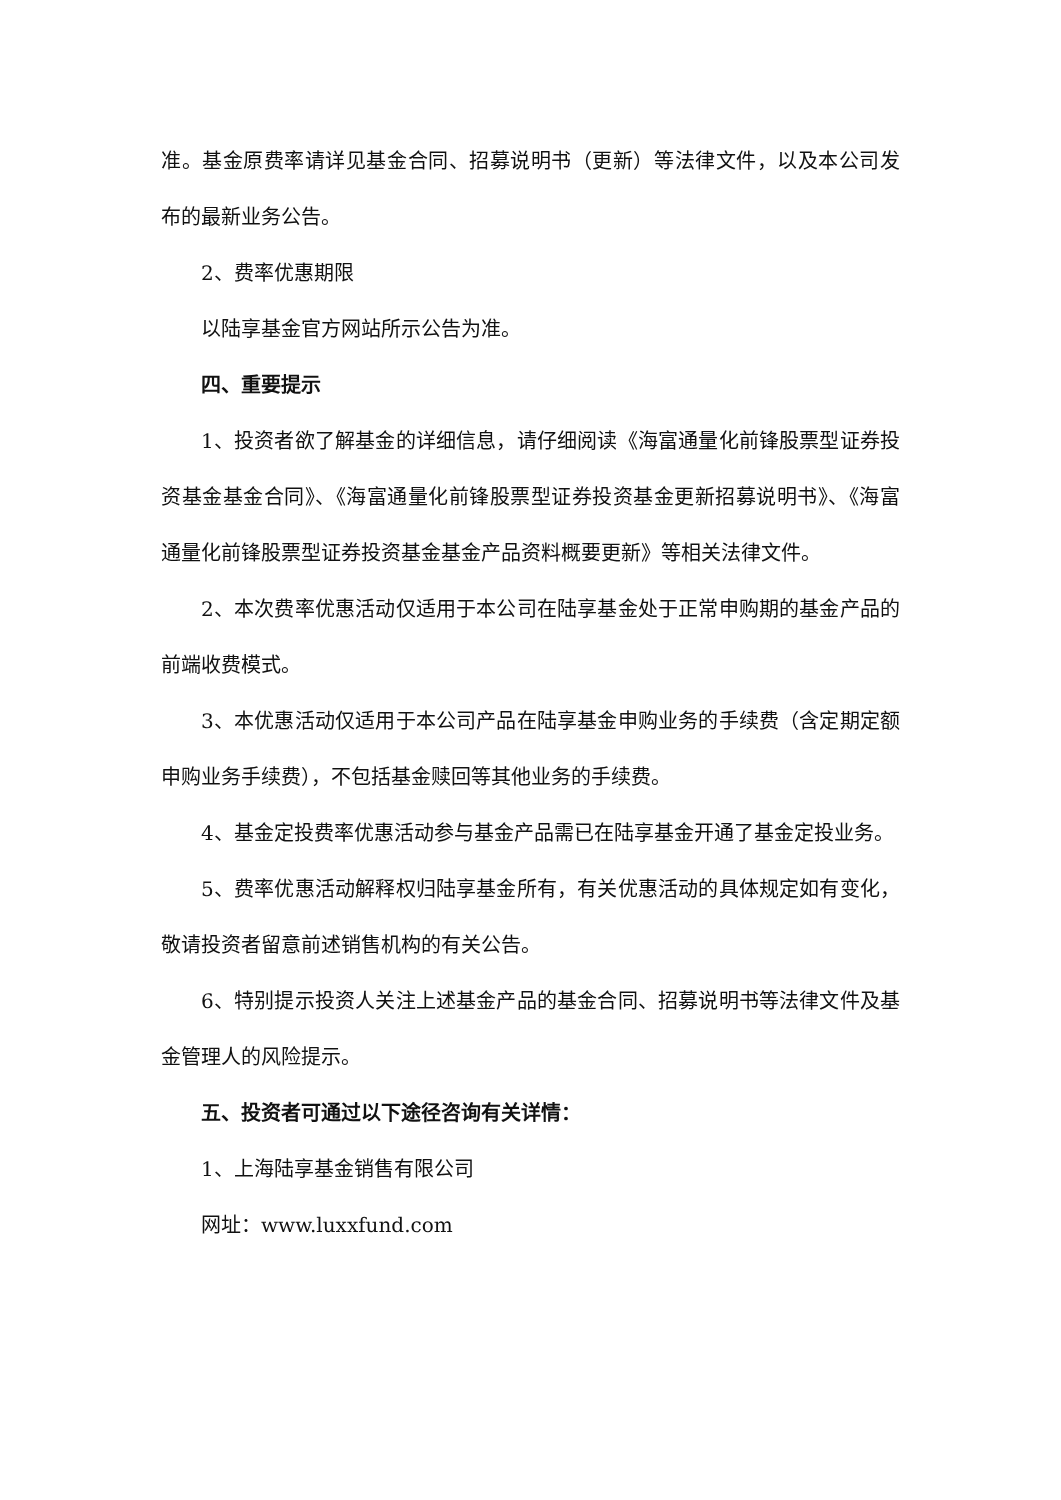准。基金原费率请详见基金合同、招募说明书（更新）等法律文件，以及本公司发布的最新业务公告。
2、费率优惠期限
以陆享基金官方网站所示公告为准。
四、重要提示
1、投资者欲了解基金的详细信息，请仔细阅读《海富通量化前锋股票型证券投资基金基金合同》、《海富通量化前锋股票型证券投资基金更新招募说明书》、《海富通量化前锋股票型证券投资基金基金产品资料概要更新》等相关法律文件。
2、本次费率优惠活动仅适用于本公司在陆享基金处于正常申购期的基金产品的前端收费模式。
3、本优惠活动仅适用于本公司产品在陆享基金申购业务的手续费（含定期定额申购业务手续费），不包括基金赎回等其他业务的手续费。
4、基金定投费率优惠活动参与基金产品需已在陆享基金开通了基金定投业务。
5、费率优惠活动解释权归陆享基金所有，有关优惠活动的具体规定如有变化，敬请投资者留意前述销售机构的有关公告。
6、特别提示投资人关注上述基金产品的基金合同、招募说明书等法律文件及基金管理人的风险提示。
五、投资者可通过以下途径咨询有关详情：
1、上海陆享基金销售有限公司
网址：www.luxxfund.com